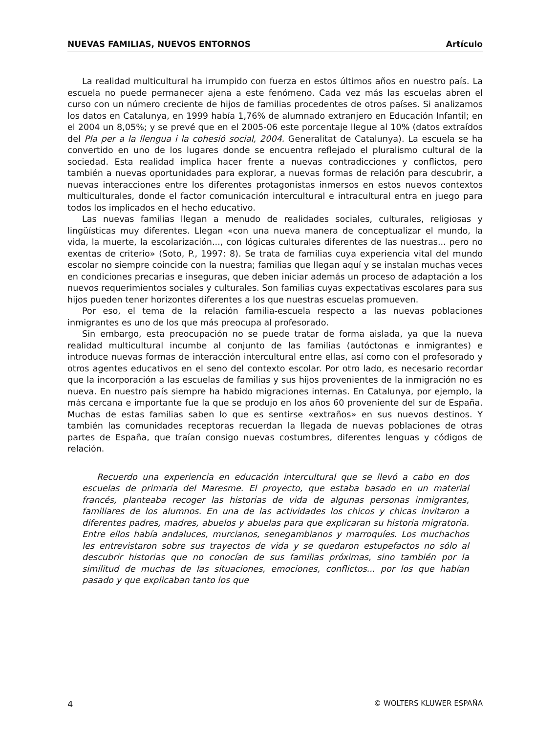NUEVAS FAMILIAS, NUEVOS ENTORNOS Artículo
La realidad multicultural ha irrumpido con fuerza en estos últimos años en nuestro país. La escuela no puede permanecer ajena a este fenómeno. Cada vez más las escuelas abren el curso con un número creciente de hijos de familias procedentes de otros países. Si analizamos los datos en Catalunya, en 1999 había 1,76% de alumnado extranjero en Educación Infantil; en el 2004 un 8,05%; y se prevé que en el 2005-06 este porcentaje llegue al 10% (datos extraídos del Pla per a la llengua i la cohesió social, 2004. Generalitat de Catalunya). La escuela se ha convertido en uno de los lugares donde se encuentra reflejado el pluralismo cultural de la sociedad. Esta realidad implica hacer frente a nuevas contradicciones y conflictos, pero también a nuevas oportunidades para explorar, a nuevas formas de relación para descubrir, a nuevas interacciones entre los diferentes protagonistas inmersos en estos nuevos contextos multiculturales, donde el factor comunicación intercultural e intracultural entra en juego para todos los implicados en el hecho educativo.
Las nuevas familias llegan a menudo de realidades sociales, culturales, religiosas y lingüísticas muy diferentes. Llegan «con una nueva manera de conceptualizar el mundo, la vida, la muerte, la escolarización..., con lógicas culturales diferentes de las nuestras... pero no exentas de criterio» (Soto, P., 1997: 8). Se trata de familias cuya experiencia vital del mundo escolar no siempre coincide con la nuestra; familias que llegan aquí y se instalan muchas veces en condiciones precarias e inseguras, que deben iniciar además un proceso de adaptación a los nuevos requerimientos sociales y culturales. Son familias cuyas expectativas escolares para sus hijos pueden tener horizontes diferentes a los que nuestras escuelas promueven.
Por eso, el tema de la relación familia-escuela respecto a las nuevas poblaciones inmigrantes es uno de los que más preocupa al profesorado.
Sin embargo, esta preocupación no se puede tratar de forma aislada, ya que la nueva realidad multicultural incumbe al conjunto de las familias (autóctonas e inmigrantes) e introduce nuevas formas de interacción intercultural entre ellas, así como con el profesorado y otros agentes educativos en el seno del contexto escolar. Por otro lado, es necesario recordar que la incorporación a las escuelas de familias y sus hijos provenientes de la inmigración no es nueva. En nuestro país siempre ha habido migraciones internas. En Catalunya, por ejemplo, la más cercana e importante fue la que se produjo en los años 60 proveniente del sur de España. Muchas de estas familias saben lo que es sentirse «extraños» en sus nuevos destinos. Y también las comunidades receptoras recuerdan la llegada de nuevas poblaciones de otras partes de España, que traían consigo nuevas costumbres, diferentes lenguas y códigos de relación.
Recuerdo una experiencia en educación intercultural que se llevó a cabo en dos escuelas de primaria del Maresme. El proyecto, que estaba basado en un material francés, planteaba recoger las historias de vida de algunas personas inmigrantes, familiares de los alumnos. En una de las actividades los chicos y chicas invitaron a diferentes padres, madres, abuelos y abuelas para que explicaran su historia migratoria. Entre ellos había andaluces, murcianos, senegambianos y marroquíes. Los muchachos les entrevistaron sobre sus trayectos de vida y se quedaron estupefactos no sólo al descubrir historias que no conocían de sus familias próximas, sino también por la similitud de muchas de las situaciones, emociones, conflictos... por los que habían pasado y que explicaban tanto los que
4 © WOLTERS KLUWER ESPAÑA